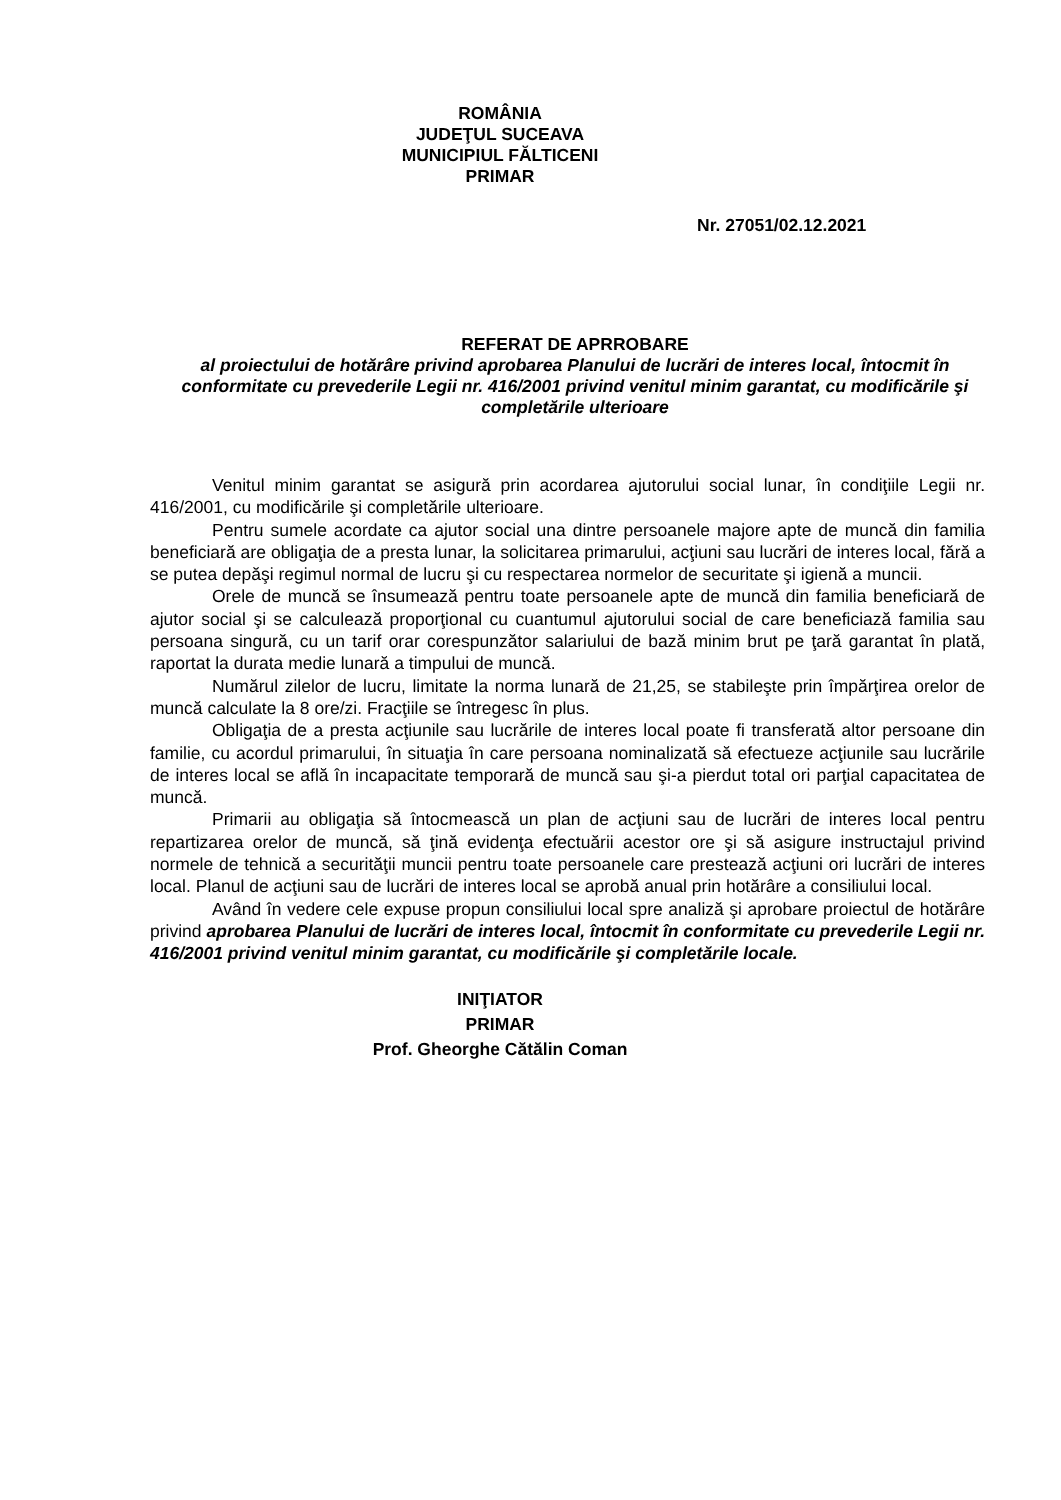ROMÂNIA
JUDEŢUL SUCEAVA
MUNICIPIUL FĂLTICENI
PRIMAR
Nr. 27051/02.12.2021
REFERAT DE APRROBARE
al proiectului de hotărâre privind aprobarea Planului de lucrări de interes local, întocmit în conformitate cu prevederile Legii nr. 416/2001 privind venitul minim garantat, cu modificările şi completările ulterioare
Venitul minim garantat se asigură prin acordarea ajutorului social lunar, în condiţiile Legii nr. 416/2001, cu modificările şi completările ulterioare.
Pentru sumele acordate ca ajutor social una dintre persoanele majore apte de muncă din familia beneficiară are obligaţia de a presta lunar, la solicitarea primarului, acţiuni sau lucrări de interes local, fără a se putea depăşi regimul normal de lucru şi cu respectarea normelor de securitate şi igienă a muncii.
Orele de muncă se însumează pentru toate persoanele apte de muncă din familia beneficiară de ajutor social şi se calculează proporţional cu cuantumul ajutorului social de care beneficiază familia sau persoana singură, cu un tarif orar corespunzător salariului de bază minim brut pe ţară garantat în plată, raportat la durata medie lunară a timpului de muncă.
Numărul zilelor de lucru, limitate la norma lunară de 21,25, se stabileşte prin împărţirea orelor de muncă calculate la 8 ore/zi. Fracţiile se întregesc în plus.
Obligaţia de a presta acţiunile sau lucrările de interes local poate fi transferată altor persoane din familie, cu acordul primarului, în situaţia în care persoana nominalizată să efectueze acţiunile sau lucrările de interes local se află în incapacitate temporară de muncă sau şi-a pierdut total ori parţial capacitatea de muncă.
Primarii au obligaţia să întocmească un plan de acţiuni sau de lucrări de interes local pentru repartizarea orelor de muncă, să ţină evidenţa efectuării acestor ore şi să asigure instructajul privind normele de tehnică a securităţii muncii pentru toate persoanele care prestează acţiuni ori lucrări de interes local. Planul de acţiuni sau de lucrări de interes local se aprobă anual prin hotărâre a consiliului local.
Având în vedere cele expuse propun consiliului local spre analiză şi aprobare proiectul de hotărâre privind aprobarea Planului de lucrări de interes local, întocmit în conformitate cu prevederile Legii nr. 416/2001 privind venitul minim garantat, cu modificările şi completările locale.
INIŢIATOR
PRIMAR
Prof. Gheorghe Cătălin Coman